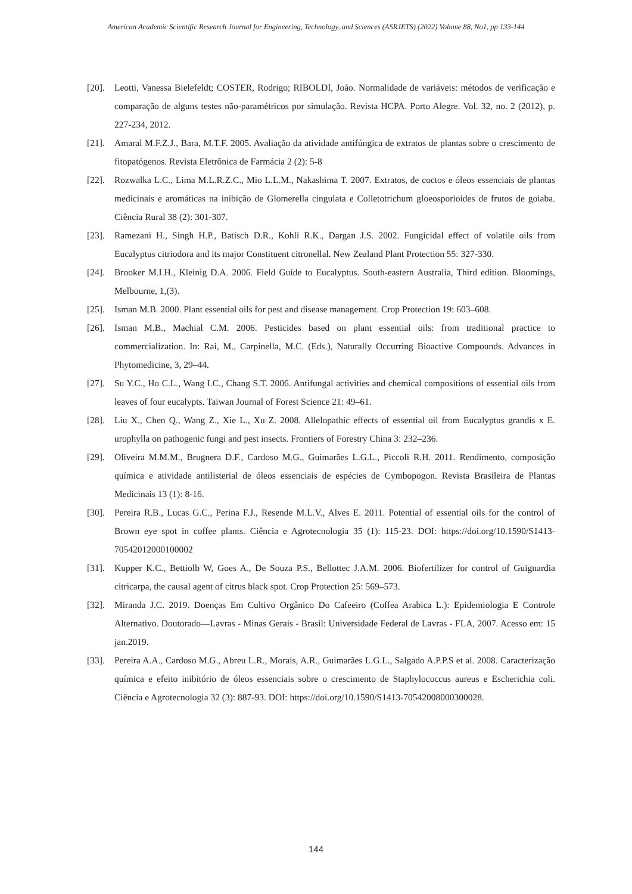American Academic Scientific Research Journal for Engineering, Technology, and Sciences (ASRJETS) (2022) Volume 88, No1, pp 133-144
[20]. Leotti, Vanessa Bielefeldt; COSTER, Rodrigo; RIBOLDI, João. Normalidade de variáveis: métodos de verificação e comparação de alguns testes não-paramétricos por simulação. Revista HCPA. Porto Alegre. Vol. 32, no. 2 (2012), p. 227-234, 2012.
[21]. Amaral M.F.Z.J., Bara, M.T.F. 2005. Avaliação da atividade antifúngica de extratos de plantas sobre o crescimento de fitopatógenos. Revista Eletrônica de Farmácia 2 (2): 5-8
[22]. Rozwalka L.C., Lima M.L.R.Z.C., Mio L.L.M., Nakashima T. 2007. Extratos, de coctos e óleos essenciais de plantas medicinais e aromáticas na inibição de Glomerella cingulata e Colletotrichum gloeosporioides de frutos de goiaba. Ciência Rural 38 (2): 301-307.
[23]. Ramezani H., Singh H.P., Batisch D.R., Kohli R.K., Dargan J.S. 2002. Fungicidal effect of volatile oils from Eucalyptus citriodora and its major Constituent citronellal. New Zealand Plant Protection 55: 327-330.
[24]. Brooker M.I.H., Kleinig D.A. 2006. Field Guide to Eucalyptus. South-eastern Australia, Third edition. Bloomings, Melbourne, 1,(3).
[25]. Isman M.B. 2000. Plant essential oils for pest and disease management. Crop Protection 19: 603–608.
[26]. Isman M.B., Machial C.M. 2006. Pesticides based on plant essential oils: from traditional practice to commercialization. In: Rai, M., Carpinella, M.C. (Eds.), Naturally Occurring Bioactive Compounds. Advances in Phytomedicine, 3, 29–44.
[27]. Su Y.C., Ho C.L., Wang I.C., Chang S.T. 2006. Antifungal activities and chemical compositions of essential oils from leaves of four eucalypts. Taiwan Journal of Forest Science 21: 49–61.
[28]. Liu X., Chen Q., Wang Z., Xie L., Xu Z. 2008. Allelopathic effects of essential oil from Eucalyptus grandis x E. urophylla on pathogenic fungi and pest insects. Frontiers of Forestry China 3: 232–236.
[29]. Oliveira M.M.M., Brugnera D.F., Cardoso M.G., Guimarães L.G.L., Piccoli R.H. 2011. Rendimento, composição química e atividade antilisterial de óleos essenciais de espécies de Cymbopogon. Revista Brasileira de Plantas Medicinais 13 (1): 8-16.
[30]. Pereira R.B., Lucas G.C., Perina F.J., Resende M.L.V., Alves E. 2011. Potential of essential oils for the control of Brown eye spot in coffee plants. Ciência e Agrotecnologia 35 (1): 115-23. DOI: https://doi.org/10.1590/S1413-70542012000100002
[31]. Kupper K.C., Bettiolb W, Goes A., De Souza P.S., Bellottec J.A.M. 2006. Biofertilizer for control of Guignardia citricarpa, the causal agent of citrus black spot. Crop Protection 25: 569–573.
[32]. Miranda J.C. 2019. Doenças Em Cultivo Orgânico Do Cafeeiro (Coffea Arabica L.): Epidemiologia E Controle Alternativo. Doutorado—Lavras - Minas Gerais - Brasil: Universidade Federal de Lavras - FLA, 2007. Acesso em: 15 jan.2019.
[33]. Pereira A.A., Cardoso M.G., Abreu L.R., Morais, A.R., Guimarães L.G.L., Salgado A.P.P.S et al. 2008. Caracterização química e efeito inibitório de óleos essenciais sobre o crescimento de Staphylococcus aureus e Escherichia coli. Ciência e Agrotecnologia 32 (3): 887-93. DOI: https://doi.org/10.1590/S1413-70542008000300028.
144